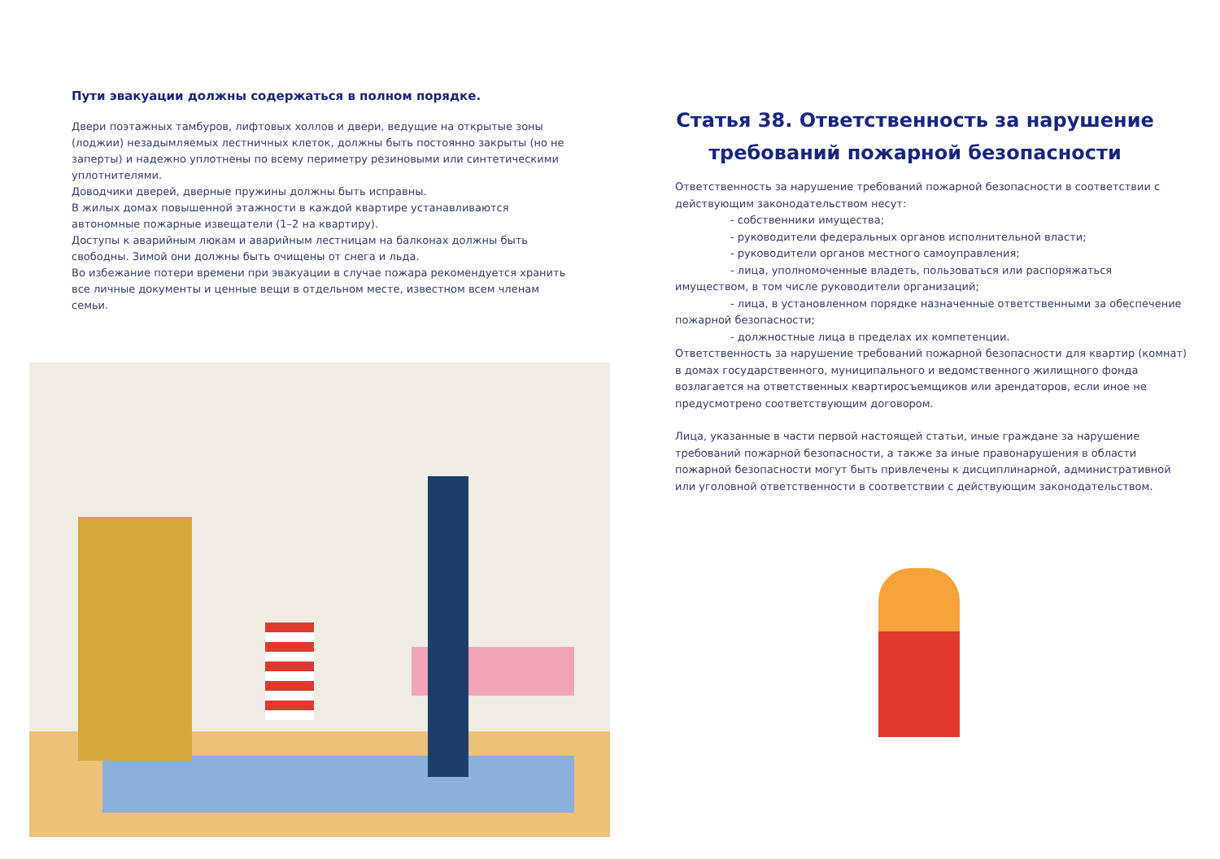Пути эвакуации должны содержаться в полном порядке.
Двери поэтажных тамбуров, лифтовых холлов и двери, ведущие на открытые зоны (лоджии) незадымляемых лестничных клеток, должны быть постоянно закрыты (но не заперты) и надежно уплотнены по всему периметру резиновыми или синтетическими уплотнителями.
Доводчики дверей, дверные пружины должны быть исправны.
В жилых домах повышенной этажности в каждой квартире устанавливаются автономные пожарные извещатели (1–2 на квартиру).
Доступы к аварийным люкам и аварийным лестницам на балконах должны быть свободны. Зимой они должны быть очищены от снега и льда.
Во избежание потери времени при эвакуации в случае пожара рекомендуется хранить все личные документы и ценные вещи в отдельном месте, известном всем членам семьи.
Статья 38. Ответственность за нарушение требований пожарной безопасности
Ответственность за нарушение требований пожарной безопасности в соответствии с действующим законодательством несут:
- собственники имущества;
- руководители федеральных органов исполнительной власти;
- руководители органов местного самоуправления;
- лица, уполномоченные владеть, пользоваться или распоряжаться имуществом, в том числе руководители организаций;
- лица, в установленном порядке назначенные ответственными за обеспечение пожарной безопасности;
- должностные лица в пределах их компетенции.
Ответственность за нарушение требований пожарной безопасности для квартир (комнат) в домах государственного, муниципального и ведомственного жилищного фонда возлагается на ответственных квартиросъемщиков или арендаторов, если иное не предусмотрено соответствующим договором.
Лица, указанные в части первой настоящей статьи, иные граждане за нарушение требований пожарной безопасности, а также за иные правонарушения в области пожарной безопасности могут быть привлечены к дисциплинарной, административной или уголовной ответственности в соответствии с действующим законодательством.